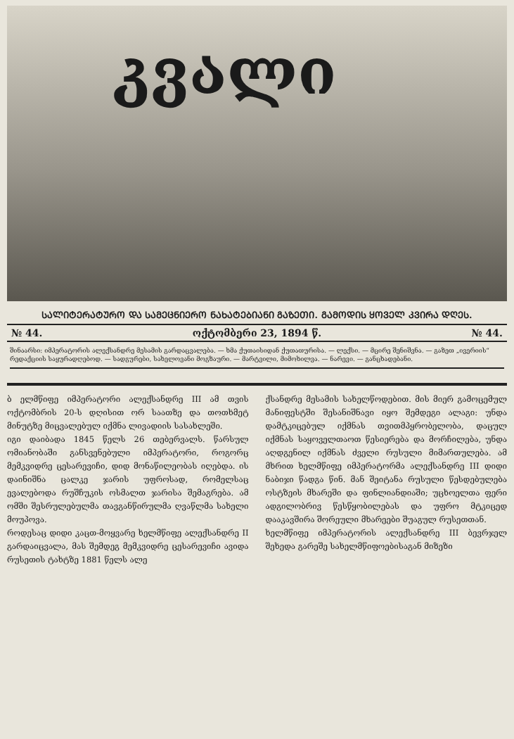კვალი
ᲡᲐᲚᲘᲢᲔᲠᲐᲢᲣᲠᲝ ᲓᲐ ᲡᲐᲛᲔᲪᲜᲘᲔᲠᲝ ᲜᲐᲮᲐᲢᲔᲑᲘᲐᲜᲘ ᲒᲐᲖᲔᲗᲘ. ᲒᲐᲛᲝᲓᲘᲡ ᲧᲝᲕᲔᲚ ᲙᲕᲘᲠᲐ ᲓᲦᲔᲡ.
№ 44. ოქტომბერი 23, 1894 წ. № 44.
შინაარსი: იმპერატორის ალექსანდრე მესამის გარდაცვალება. — ხმა ქუთაისიდან ქუთათურისა. — ლექსი. — მცირე შენიშვნა. — გაზეთ „ივერიის“ რედაქციის საყურადღებოდ. — სადგურები, სახელოვანი მოგზაური. — მარტვილი, მიმოხილვა. — ნარევი. — განცხადებანი.
ბ ელმწიფე იმპერატორი ალექსანდრე III ამ თვის ოქტომბრის 20-ს დღისით ორ საათზე და თოთხმეტ მინუტზე მიცვალებულ იქმნა ლივადიის სასახლეში.
იგი დაიბადა 1845 წელს 26 თებერვალს. წარსულ ომიანობაში განსვენებული იმპერატორი, როგორც მემკვიდრე ცესარევიჩი, დიდ მონაწილეობას იღებდა. ის დაინიშნა ცალკე ჯარის უფროსად, რომელსაც ევალებოდა რუშჩუკის ოსმალთ ჯარისა შემაგრება. ამ ომში შესრულებულმა თავგანწირულმა ღვაწლმა სახელი მოუპოვა.
როდესაც დიდი კაცთ-მოყვარე ხელმწიფე ალექსანდრე II გარდაიცვალა, მას შემდეგ მემკვიდრე ცესარევიჩი ავიდა რუსეთის ტახტზე 1881 წელს ალე
ქსანდრე მესამის სახელწოდებით. მის მიერ გამოცემულ მანიფესტში შესანიშნავი იყო შემდეგი ალაგი: უნდა დამტკიცებულ იქმნას თვითმპყრობელობა, დაცულ იქმნას საყოველთაოთ წესიერება და მორჩილება, უნდა აღდგენილ იქმნას ძველი რუსული მიმართულება. ამ მხრით ხელმწიფე იმპერატორმა ალექსანდრე III დიდი ნაბიჯი წადგა წინ. მან შეიტანა რუსული წესდებულება ოსტზეის მხარეში და ფინლიანდიაში; უცხოელთა ფერი ადგილობრივ წესწყობილებას და უფრო მტკიცედ დააკავშირა შორეული მხარეები შუაგულ რუსეთთან.
ხელმწიფე იმპერატორის ალექსანდრე III ბევრჯელ შეხედა გარეშე სახელმწიფოებისაგან მიზეზი